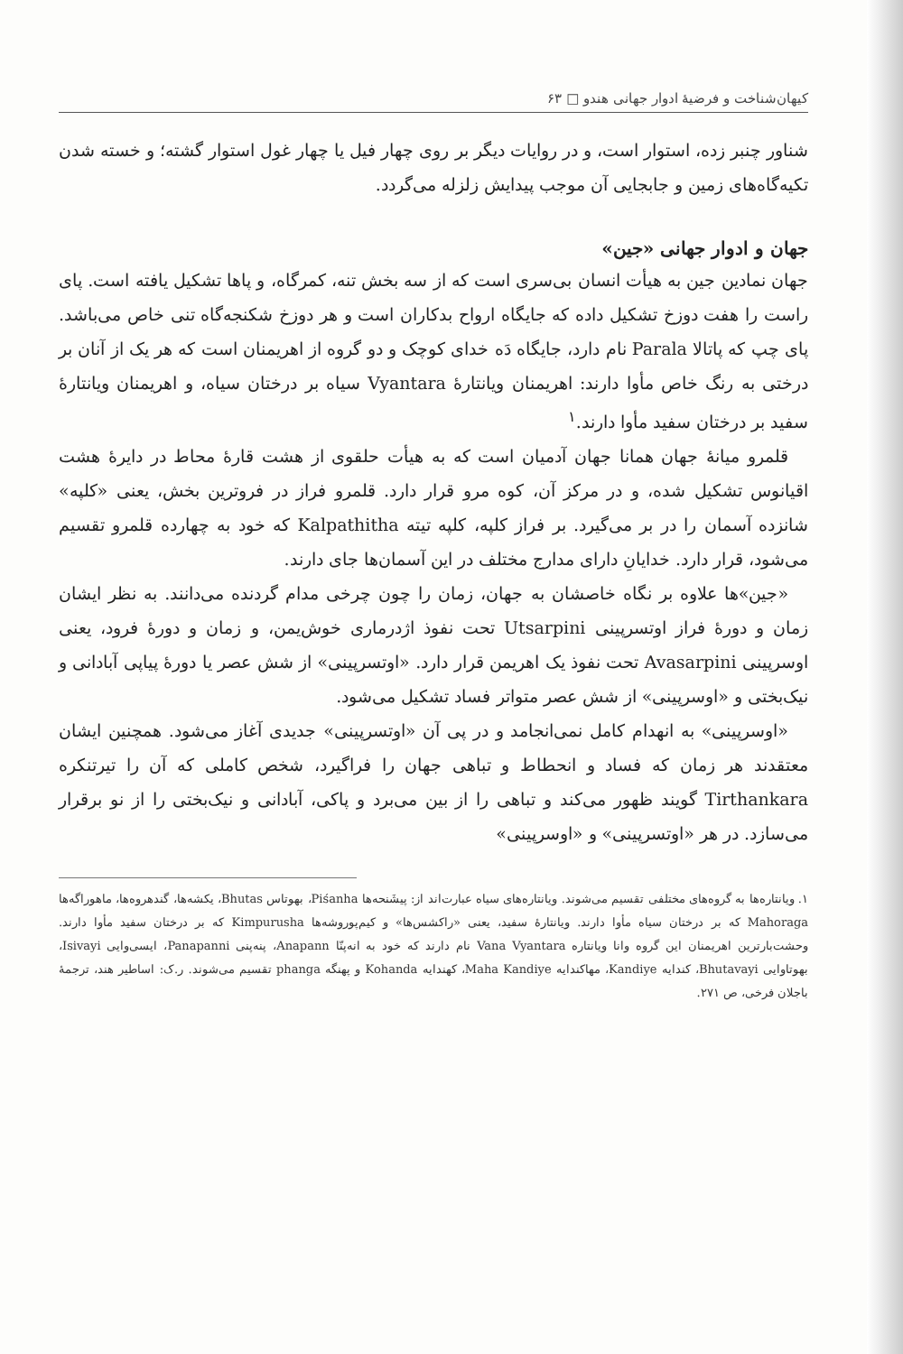کیهان‌شناخت و فرضیهٔ ادوار جهانی هندو □ ۶۳
شناور چنبر زده، استوار است، و در روایات دیگر بر روی چهار فیل یا چهار غول استوار گشته؛ و خسته شدن تکیه‌گاه‌های زمین و جابجایی آن موجب پیدایش زلزله می‌گردد.
جهان و ادوار جهانی «جین»
جهان نمادین جین به هیأت انسان بی‌سری است که از سه بخش تنه، کمرگاه، و پاها تشکیل یافته است. پای راست را هفت دوزخ تشکیل داده که جایگاه ارواح بدکاران است و هر دوزخ شکنجه‌گاه تنی خاص می‌باشد. پای چپ که پاتالا Parala نام دارد، جایگاه دَه خدای کوچک و دو گروه از اهریمنان است که هر یک از آنان بر درختی به رنگ خاص مأوا دارند: اهریمنان ویانتارهٔ Vyantara سیاه بر درختان سیاه، و اهریمنان ویانتارهٔ سفید بر درختان سفید مأوا دارند.<sup>۱</sup>
قلمرو میانهٔ جهان همانا جهان آدمیان است که به هیأت حلقوی از هشت قارهٔ محاط در دایرهٔ هشت اقیانوس تشکیل شده، و در مرکز آن، کوه مرو قرار دارد. قلمرو فراز در فروترین بخش، یعنی «کلپه» شانزده آسمان را در بر می‌گیرد. بر فراز کلپه، کلپه تیته Kalpathitha که خود به چهارده قلمرو تقسیم می‌شود، قرار دارد. خدایانِ دارای مدارج مختلف در این آسمان‌ها جای دارند.
«جین»ها علاوه بر نگاه خاصشان به جهان، زمان را چون چرخی مدام گردنده می‌دانند. به نظر ایشان زمان و دورهٔ فراز اوتسرپینی Utsarpini تحت نفوذ اژدرماری خوش‌یمن، و زمان و دورهٔ فرود، یعنی اوسرپینی Avasarpini تحت نفوذ یک اهریمن قرار دارد. «اوتسرپینی» از شش عصر یا دورهٔ پیاپی آبادانی و نیک‌بختی و «اوسرپینی» از شش عصر متواتر فساد تشکیل می‌شود.
«اوسرپینی» به انهدام کامل نمی‌انجامد و در پی آن «اوتسرپینی» جدیدی آغاز می‌شود. همچنین ایشان معتقدند هر زمان که فساد و انحطاط و تباهی جهان را فراگیرد، شخص کاملی که آن را تیرتنکره Tirthankara گویند ظهور می‌کند و تباهی را از بین می‌برد و پاکی، آبادانی و نیک‌بختی را از نو برقرار می‌سازد. در هر «اوتسرپینی» و «اوسرپینی»
۱. ویانتاره‌ها به گروه‌های مختلفی تقسیم می‌شوند. ویانتاره‌های سیاه عبارت‌اند از: پیشَنحه‌ها Piśanha، بهوتاس Bhutas، یکشه‌ها، گندهروه‌ها، ماهوراگه‌ها Mahoraga که بر درختان سیاه مأوا دارند. ویانتارهٔ سفید، یعنی «راکشس‌ها» و کیم‌پوروشه‌ها Kimpurusha که بر درختان سفید مأوا دارند. وحشت‌بارترین اهریمنان این گروه وانا ویانتاره Vana Vyantara نام دارند که خود به انه‌پنّا Anapann، پنه‌پنی Panapanni، ایسی‌وایی Isivayi، بهوتاوایی Bhutavayi، کندایه Kandiye، مهاکندایه Maha Kandiye، کهندایه Kohanda و پهنگه phanga تقسیم می‌شوند. ر.ک: اساطیر هند، ترجمهٔ باجلان فرخی، ص ۲۷۱.